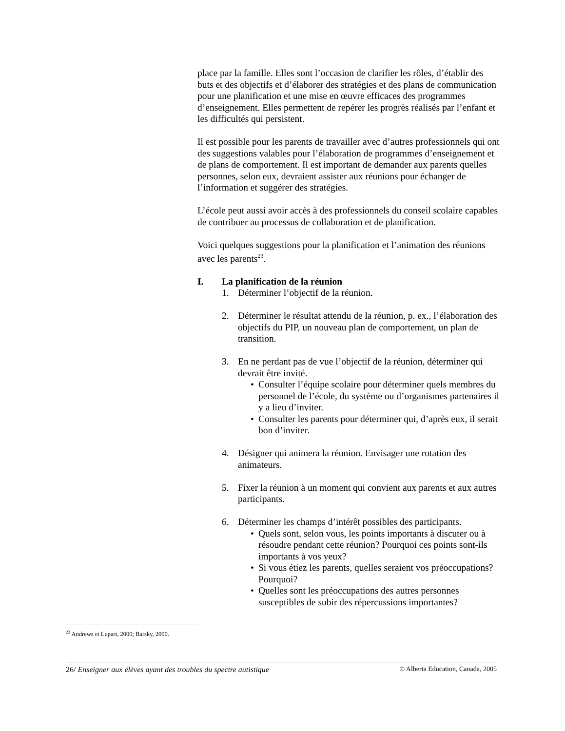place par la famille. Elles sont l’occasion de clarifier les rôles, d’établir des buts et des objectifs et d’élaborer des stratégies et des plans de communication pour une planification et une mise en œuvre efficaces des programmes d’enseignement. Elles permettent de repérer les progrès réalisés par l’enfant et les difficultés qui persistent.
Il est possible pour les parents de travailler avec d’autres professionnels qui ont des suggestions valables pour l’élaboration de programmes d’enseignement et de plans de comportement. Il est important de demander aux parents quelles personnes, selon eux, devraient assister aux réunions pour échanger de l’information et suggérer des stratégies.
L’école peut aussi avoir accès à des professionnels du conseil scolaire capables de contribuer au processus de collaboration et de planification.
Voici quelques suggestions pour la planification et l’animation des réunions avec les parents<sup>23</sup>.
I. La planification de la réunion
1. Déterminer l’objectif de la réunion.
2. Déterminer le résultat attendu de la réunion, p. ex., l’élaboration des objectifs du PIP, un nouveau plan de comportement, un plan de transition.
3. En ne perdant pas de vue l’objectif de la réunion, déterminer qui devrait être invité.
• Consulter l’équipe scolaire pour déterminer quels membres du personnel de l’école, du système ou d’organismes partenaires il y a lieu d’inviter.
• Consulter les parents pour déterminer qui, d’après eux, il serait bon d’inviter.
4. Désigner qui animera la réunion. Envisager une rotation des animateurs.
5. Fixer la réunion à un moment qui convient aux parents et aux autres participants.
6. Déterminer les champs d’intérêt possibles des participants.
• Quels sont, selon vous, les points importants à discuter ou à résoudre pendant cette réunion? Pourquoi ces points sont-ils importants à vos yeux?
• Si vous étiez les parents, quelles seraient vos préoccupations? Pourquoi?
• Quelles sont les préoccupations des autres personnes susceptibles de subir des répercussions importantes?
<sup>23</sup> Andrews et Lupart, 2000; Barsky, 2000.
26/ Enseigner aux élèves ayant des troubles du spectre autistique © Alberta Education, Canada, 2005